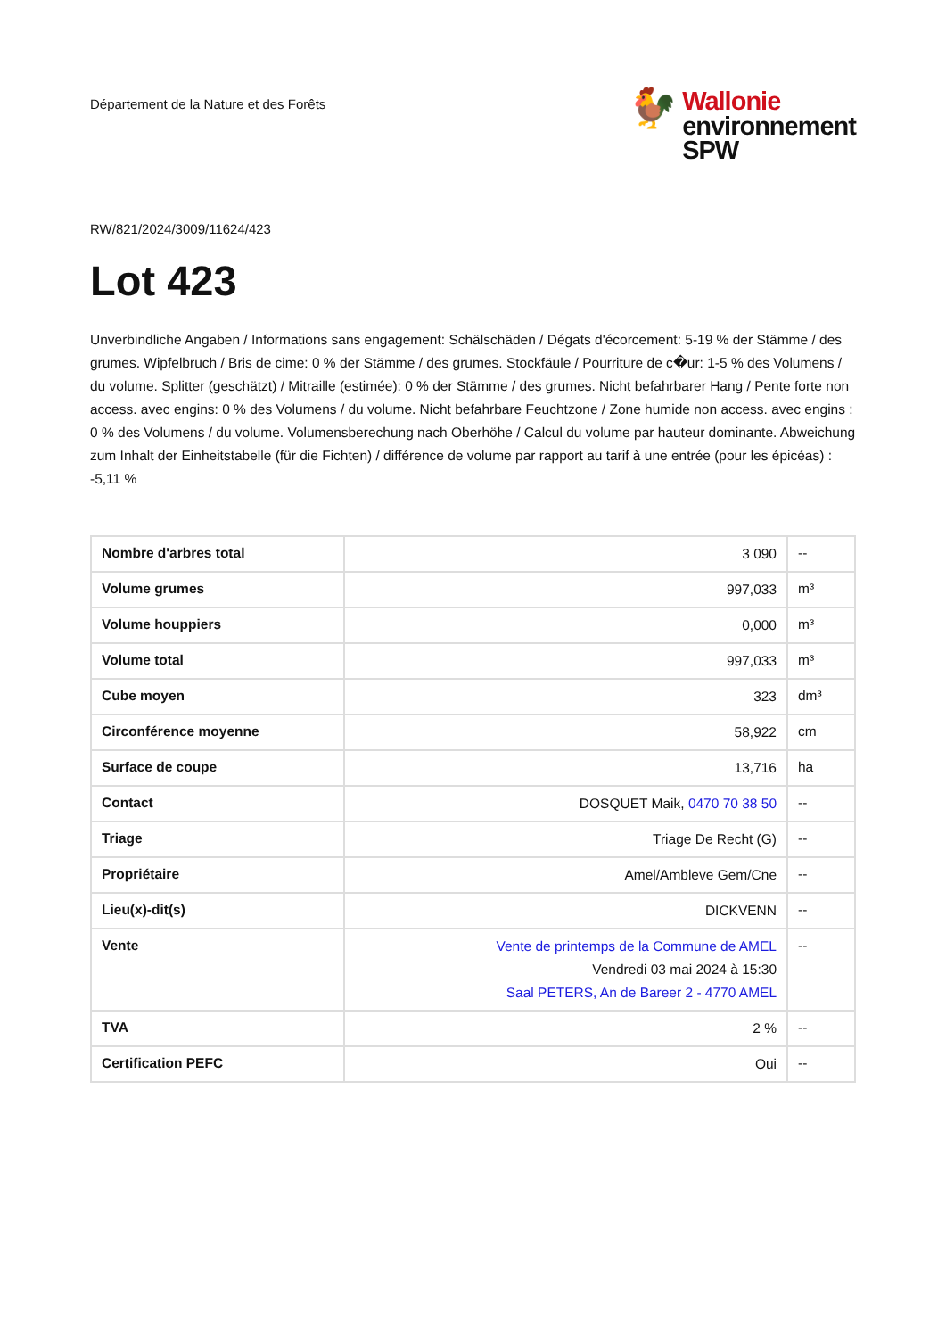Département de la Nature et des Forêts
🐓
Wallonie
environnement
SPW
RW/821/2024/3009/11624/423
Lot 423
Unverbindliche Angaben / Informations sans engagement: Schälschäden / Dégats d'écorcement: 5-19 % der Stämme / des grumes. Wipfelbruch / Bris de cime: 0 % der Stämme / des grumes. Stockfäule / Pourriture de c�ur: 1-5 % des Volumens / du volume. Splitter (geschätzt) / Mitraille (estimée): 0 % der Stämme / des grumes. Nicht befahrbarer Hang / Pente forte non access. avec engins: 0 % des Volumens / du volume. Nicht befahrbare Feuchtzone / Zone humide non access. avec engins : 0 % des Volumens / du volume. Volumensberechung nach Oberhöhe / Calcul du volume par hauteur dominante. Abweichung zum Inhalt der Einheitstabelle (für die Fichten) / différence de volume par rapport au tarif à une entrée (pour les épicéas) : -5,11 %
| Nombre d'arbres total | 3 090 | -- |
| Volume grumes | 997,033 | m³ |
| Volume houppiers | 0,000 | m³ |
| Volume total | 997,033 | m³ |
| Cube moyen | 323 | dm³ |
| Circonférence moyenne | 58,922 | cm |
| Surface de coupe | 13,716 | ha |
| Contact | DOSQUET Maik, 0470 70 38 50 | -- |
| Triage | Triage De Recht (G) | -- |
| Propriétaire | Amel/Ambleve Gem/Cne | -- |
| Lieu(x)-dit(s) | DICKVENN | -- |
| Vente | Vente de printemps de la Commune de AMEL Vendredi 03 mai 2024 à 15:30 Saal PETERS, An de Bareer 2 - 4770 AMEL | -- |
| TVA | 2 % | -- |
| Certification PEFC | Oui | -- |